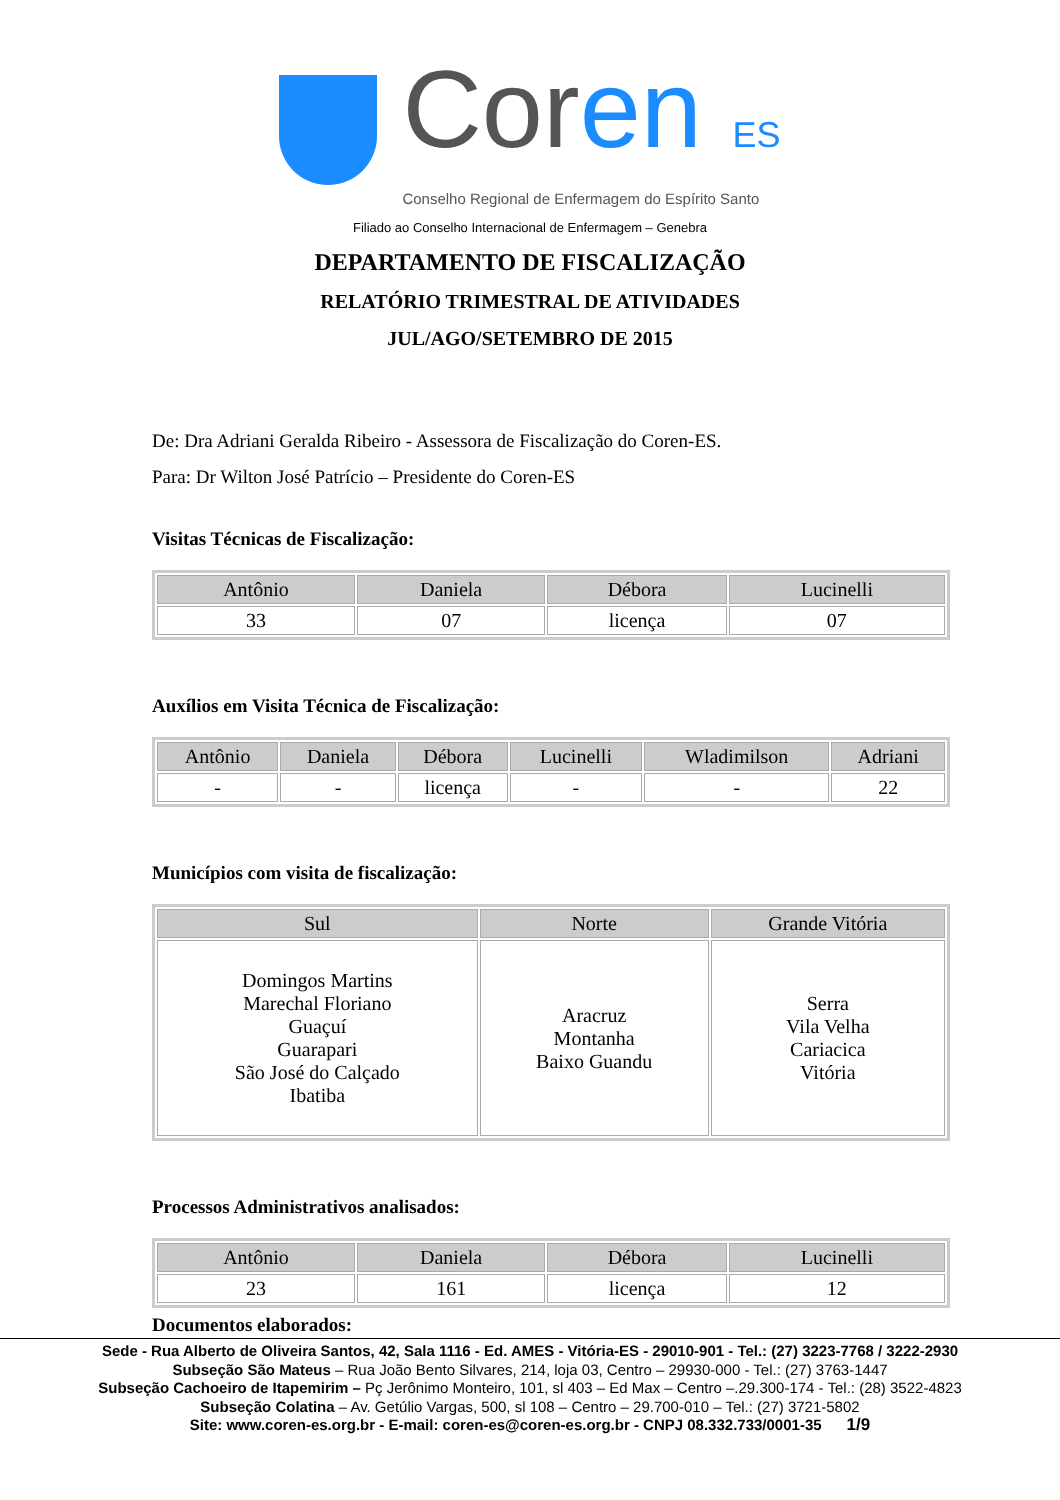Coren ES
Conselho Regional de Enfermagem do Espírito Santo
Filiado ao Conselho Internacional de Enfermagem – Genebra
DEPARTAMENTO DE FISCALIZAÇÃO
RELATÓRIO TRIMESTRAL DE ATIVIDADES
JUL/AGO/SETEMBRO DE 2015
De: Dra Adriani Geralda Ribeiro - Assessora de Fiscalização do Coren-ES.
Para: Dr Wilton José Patrício – Presidente do Coren-ES
Visitas Técnicas de Fiscalização:
| Antônio | Daniela | Débora | Lucinelli |
| --- | --- | --- | --- |
| 33 | 07 | licença | 07 |
Auxílios em Visita Técnica de Fiscalização:
| Antônio | Daniela | Débora | Lucinelli | Wladimilson | Adriani |
| --- | --- | --- | --- | --- | --- |
| - | - | licença | - | - | 22 |
Municípios com visita de fiscalização:
| Sul | Norte | Grande Vitória |
| --- | --- | --- |
| Domingos Martins Marechal Floriano Guaçuí Guarapari São José do Calçado Ibatiba | Aracruz Montanha Baixo Guandu | Serra Vila Velha Cariacica Vitória |
Processos Administrativos analisados:
| Antônio | Daniela | Débora | Lucinelli |
| --- | --- | --- | --- |
| 23 | 161 | licença | 12 |
Documentos elaborados:
Sede - Rua Alberto de Oliveira Santos, 42, Sala 1116 - Ed. AMES - Vitória-ES - 29010-901 - Tel.: (27) 3223-7768 / 3222-2930
Subseção São Mateus – Rua João Bento Silvares, 214, loja 03, Centro – 29930-000 - Tel.: (27) 3763-1447
Subseção Cachoeiro de Itapemirim – Pç Jerônimo Monteiro, 101, sl 403 – Ed Max – Centro –.29.300-174 - Tel.: (28) 3522-4823
Subseção Colatina – Av. Getúlio Vargas, 500, sl 108 – Centro – 29.700-010 – Tel.: (27) 3721-5802
Site: www.coren-es.org.br - E-mail: coren-es@coren-es.org.br - CNPJ 08.332.733/0001-35 1/9